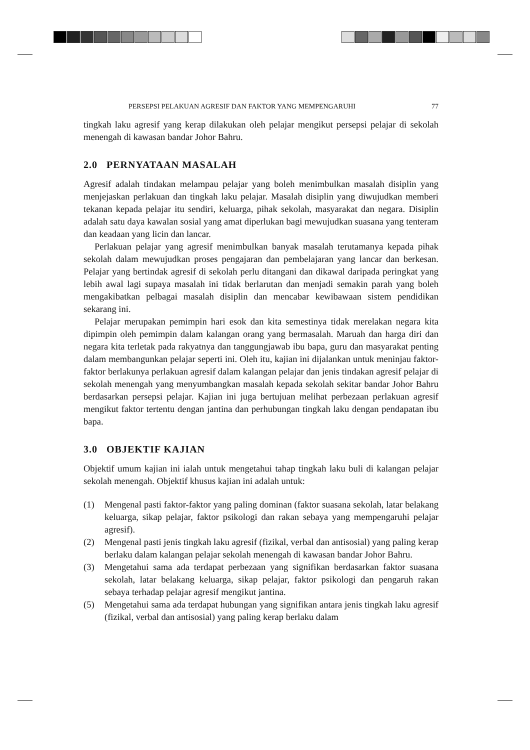PERSEPSI PELAKUAN AGRESIF DAN FAKTOR YANG MEMPENGARUHI 77
tingkah laku agresif yang kerap dilakukan oleh pelajar mengikut persepsi pelajar di sekolah menengah di kawasan bandar Johor Bahru.
2.0 PERNYATAAN MASALAH
Agresif adalah tindakan melampau pelajar yang boleh menimbulkan masalah disiplin yang menjejaskan perlakuan dan tingkah laku pelajar. Masalah disiplin yang diwujudkan memberi tekanan kepada pelajar itu sendiri, keluarga, pihak sekolah, masyarakat dan negara. Disiplin adalah satu daya kawalan sosial yang amat diperlukan bagi mewujudkan suasana yang tenteram dan keadaan yang licin dan lancar.
Perlakuan pelajar yang agresif menimbulkan banyak masalah terutamanya kepada pihak sekolah dalam mewujudkan proses pengajaran dan pembelajaran yang lancar dan berkesan. Pelajar yang bertindak agresif di sekolah perlu ditangani dan dikawal daripada peringkat yang lebih awal lagi supaya masalah ini tidak berlarutan dan menjadi semakin parah yang boleh mengakibatkan pelbagai masalah disiplin dan mencabar kewibawaan sistem pendidikan sekarang ini.
Pelajar merupakan pemimpin hari esok dan kita semestinya tidak merelakan negara kita dipimpin oleh pemimpin dalam kalangan orang yang bermasalah. Maruah dan harga diri dan negara kita terletak pada rakyatnya dan tanggungjawab ibu bapa, guru dan masyarakat penting dalam membangunkan pelajar seperti ini. Oleh itu, kajian ini dijalankan untuk meninjau faktor-faktor berlakunya perlakuan agresif dalam kalangan pelajar dan jenis tindakan agresif pelajar di sekolah menengah yang menyumbangkan masalah kepada sekolah sekitar bandar Johor Bahru berdasarkan persepsi pelajar. Kajian ini juga bertujuan melihat perbezaan perlakuan agresif mengikut faktor tertentu dengan jantina dan perhubungan tingkah laku dengan pendapatan ibu bapa.
3.0 OBJEKTIF KAJIAN
Objektif umum kajian ini ialah untuk mengetahui tahap tingkah laku buli di kalangan pelajar sekolah menengah. Objektif khusus kajian ini adalah untuk:
(1) Mengenal pasti faktor-faktor yang paling dominan (faktor suasana sekolah, latar belakang keluarga, sikap pelajar, faktor psikologi dan rakan sebaya yang mempengaruhi pelajar agresif).
(2) Mengenal pasti jenis tingkah laku agresif (fizikal, verbal dan antisosial) yang paling kerap berlaku dalam kalangan pelajar sekolah menengah di kawasan bandar Johor Bahru.
(3) Mengetahui sama ada terdapat perbezaan yang signifikan berdasarkan faktor suasana sekolah, latar belakang keluarga, sikap pelajar, faktor psikologi dan pengaruh rakan sebaya terhadap pelajar agresif mengikut jantina.
(5) Mengetahui sama ada terdapat hubungan yang signifikan antara jenis tingkah laku agresif (fizikal, verbal dan antisosial) yang paling kerap berlaku dalam